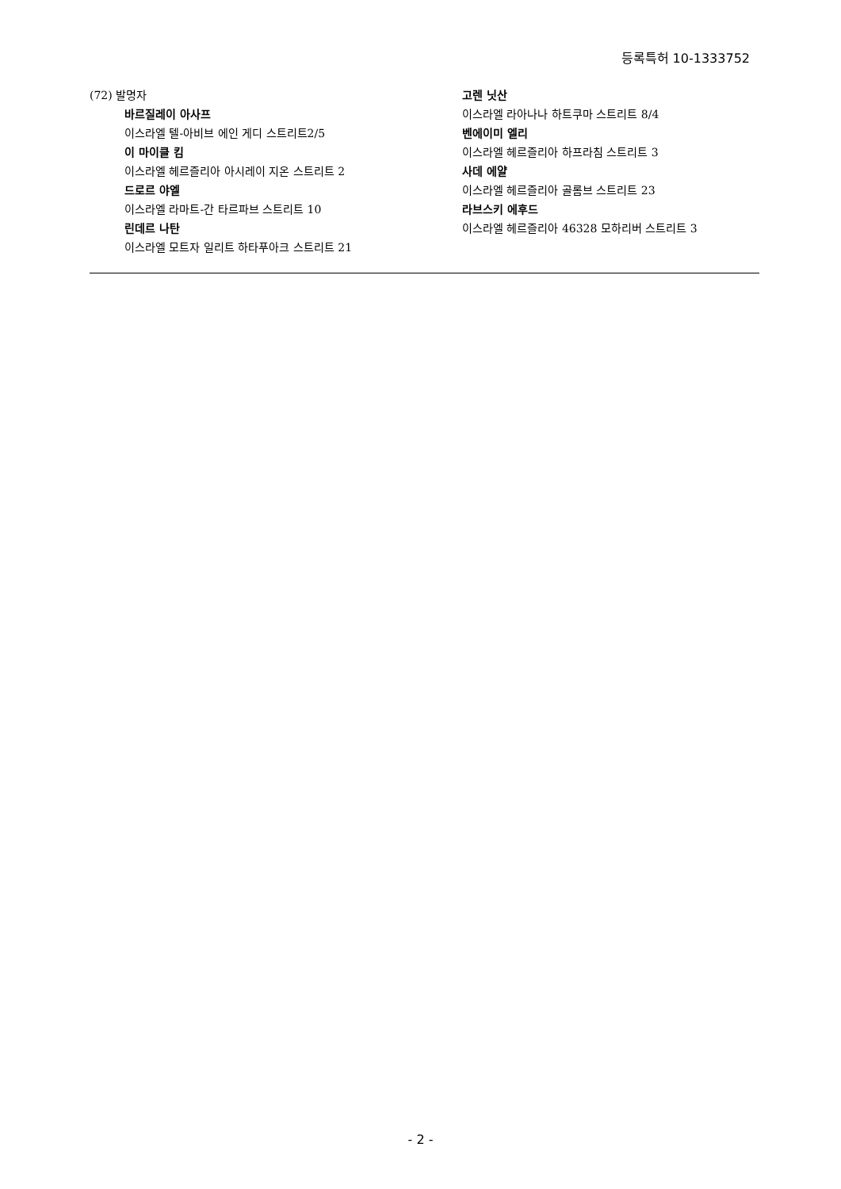등록특허 10-1333752
(72) 발명자
바르질레이 아사프
이스라엘 텔-아비브 에인 게디 스트리트2/5
이 마이클 킴
이스라엘 헤르즐리아 아시레이 지온 스트리트 2
드로르 야엘
이스라엘 라마트-간 타르파브 스트리트 10
린데르 나탄
이스라엘 모트자 일리트 하타푸아크 스트리트 21
고렌 닛산
이스라엘 라아나나 하트쿠마 스트리트 8/4
벤에이미 엘리
이스라엘 헤르즐리아 하프라침 스트리트 3
사데 에얄
이스라엘 헤르즐리아 골롬브 스트리트 23
라브스키 에후드
이스라엘 헤르즐리아 46328 모하리버 스트리트 3
- 2 -